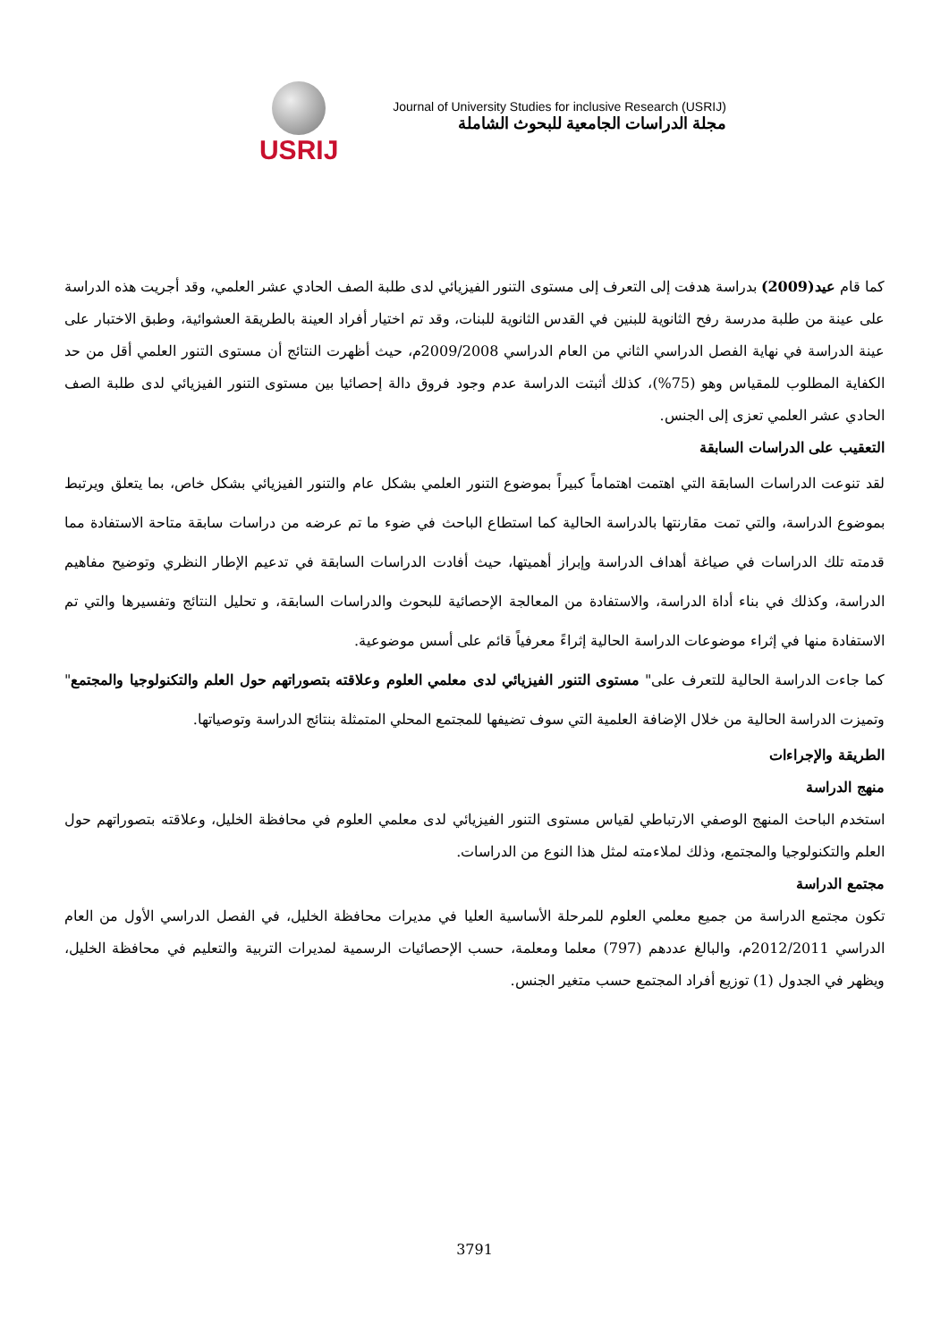USRIJ
Journal of University Studies for inclusive Research (USRIJ)
مجلة الدراسات الجامعية للبحوث الشاملة
كما قام عيد(2009) بدراسة هدفت إلى التعرف إلى مستوى التنور الفيزيائي لدى طلبة الصف الحادي عشر العلمي، وقد أجريت هذه الدراسة على عينة من طلبة مدرسة رفح الثانوية للبنين في القدس الثانوية للبنات، وقد تم اختيار أفراد العينة بالطريقة العشوائية، وطبق الاختبار على عينة الدراسة في نهاية الفصل الدراسي الثاني من العام الدراسي 2009/2008م، حيث أظهرت النتائج أن مستوى التنور العلمي أقل من حد الكفاية المطلوب للمقياس وهو (75%)، كذلك أثبتت الدراسة عدم وجود فروق دالة إحصائيا بين مستوى التنور الفيزيائي لدى طلبة الصف الحادي عشر العلمي تعزى إلى الجنس.
التعقيب على الدراسات السابقة
لقد تنوعت الدراسات السابقة التي اهتمت اهتماماً كبيراً بموضوع التنور العلمي بشكل عام والتنور الفيزيائي بشكل خاص، بما يتعلق ويرتبط بموضوع الدراسة، والتي تمت مقارنتها بالدراسة الحالية كما استطاع الباحث في ضوء ما تم عرضه من دراسات سابقة متاحة الاستفادة مما قدمته تلك الدراسات في صياغة أهداف الدراسة وإبراز أهميتها، حيث أفادت الدراسات السابقة في تدعيم الإطار النظري وتوضيح مفاهيم الدراسة، وكذلك في بناء أداة الدراسة، والاستفادة من المعالجة الإحصائية للبحوث والدراسات السابقة، و تحليل النتائج وتفسيرها والتي تم الاستفادة منها في إثراء موضوعات الدراسة الحالية إثراءً معرفياً قائم على أسس موضوعية.
كما جاءت الدراسة الحالية للتعرف على" مستوى التنور الفيزيائي لدى معلمي العلوم وعلاقته بتصوراتهم حول العلم والتكنولوجيا والمجتمع" وتميزت الدراسة الحالية من خلال الإضافة العلمية التي سوف تضيفها للمجتمع المحلي المتمثلة بنتائج الدراسة وتوصياتها.
الطريقة والإجراءات
منهج الدراسة
استخدم الباحث المنهج الوصفي الارتباطي لقياس مستوى التنور الفيزيائي لدى معلمي العلوم في محافظة الخليل، وعلاقته بتصوراتهم حول العلم والتكنولوجيا والمجتمع، وذلك لملاءمته لمثل هذا النوع من الدراسات.
مجتمع الدراسة
تكون مجتمع الدراسة من جميع معلمي العلوم للمرحلة الأساسية العليا في مديرات محافظة الخليل، في الفصل الدراسي الأول من العام الدراسي 2012/2011م، والبالغ عددهم (797) معلما ومعلمة، حسب الإحصائيات الرسمية لمديرات التربية والتعليم في محافظة الخليل، ويظهر في الجدول (1) توزيع أفراد المجتمع حسب متغير الجنس.
3791